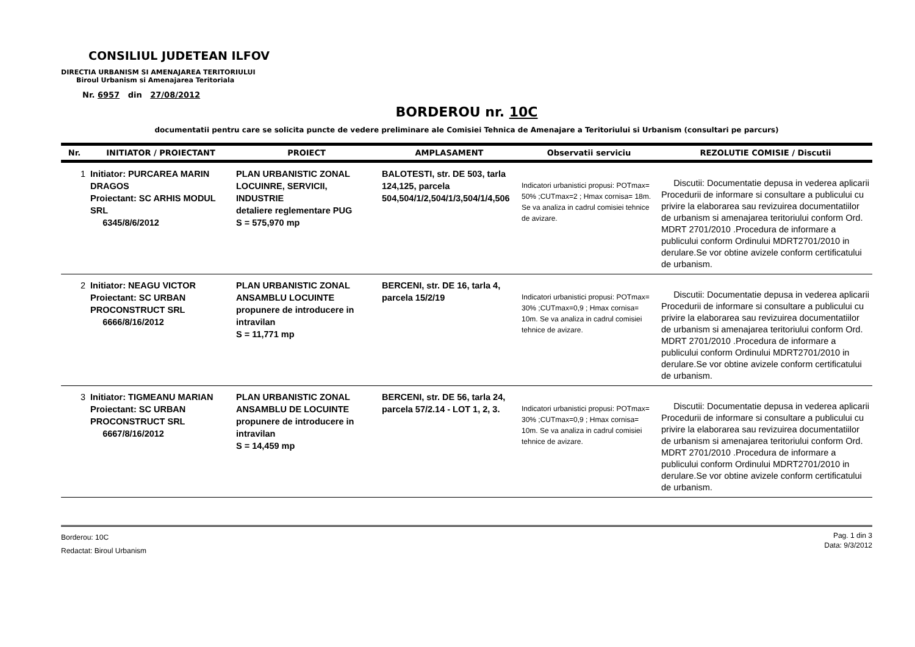CONSILIUL JUDETEAN ILFOV
DIRECTIA URBANISM SI AMENAJAREA TERITORIULUI
Biroul Urbanism si Amenajarea Teritoriala
Nr. 6957 din 27/08/2012
BORDEROU nr. 10C
documentatii pentru care se solicita puncte de vedere preliminare ale Comisiei Tehnica de Amenajare a Teritoriului si Urbanism (consultari pe parcurs)
| Nr. | INITIATOR / PROIECTANT | PROIECT | AMPLASAMENT | Observatii serviciu | REZOLUTIE COMISIE / Discutii |
| --- | --- | --- | --- | --- | --- |
| 1 | Initiator: PURCAREA MARIN DRAGOS Proiectant: SC ARHIS MODUL SRL 6345/8/6/2012 | PLAN URBANISTIC ZONAL LOCUINRE, SERVICII, INDUSTRIE detaliere reglementare PUG S = 575,970 mp | BALOTESTI, str. DE 503, tarla 124,125, parcela 504,504/1/2,504/1/3,504/1/4,506 | Indicatori urbanistici propusi: POTmax= 50% ;CUTmax=2 ; Hmax cornisa= 18m. Se va analiza in cadrul comisiei tehnice de avizare. | Discutii: Documentatie depusa in vederea aplicarii Procedurii de informare si consultare a publicului cu privire la elaborarea sau revizuirea documentatiilor de urbanism si amenajarea teritoriului conform Ord. MDRT 2701/2010 .Procedura de informare a publicului conform Ordinului MDRT2701/2010 in derulare.Se vor obtine avizele conform certificatului de urbanism. |
| 2 | Initiator: NEAGU VICTOR Proiectant: SC URBAN PROCONSTRUCT SRL 6666/8/16/2012 | PLAN URBANISTIC ZONAL ANSAMBLU LOCUINTE propunere de introducere in intravilan S = 11,771 mp | BERCENI, str. DE 16, tarla 4, parcela 15/2/19 | Indicatori urbanistici propusi: POTmax= 30% ;CUTmax=0,9 ; Hmax cornisa= 10m. Se va analiza in cadrul comisiei tehnice de avizare. | Discutii: Documentatie depusa in vederea aplicarii Procedurii de informare si consultare a publicului cu privire la elaborarea sau revizuirea documentatiilor de urbanism si amenajarea teritoriului conform Ord. MDRT 2701/2010 .Procedura de informare a publicului conform Ordinului MDRT2701/2010 in derulare.Se vor obtine avizele conform certificatului de urbanism. |
| 3 | Initiator: TIGMEANU MARIAN Proiectant: SC URBAN PROCONSTRUCT SRL 6667/8/16/2012 | PLAN URBANISTIC ZONAL ANSAMBLU DE LOCUINTE propunere de introducere in intravilan S = 14,459 mp | BERCENI, str. DE 56, tarla 24, parcela 57/2.14 - LOT 1, 2, 3. | Indicatori urbanistici propusi: POTmax= 30% ;CUTmax=0,9 ; Hmax cornisa= 10m. Se va analiza in cadrul comisiei tehnice de avizare. | Discutii: Documentatie depusa in vederea aplicarii Procedurii de informare si consultare a publicului cu privire la elaborarea sau revizuirea documentatiilor de urbanism si amenajarea teritoriului conform Ord. MDRT 2701/2010 .Procedura de informare a publicului conform Ordinului MDRT2701/2010 in derulare.Se vor obtine avizele conform certificatului de urbanism. |
Borderou: 10C
Redactat: Biroul Urbanism
Pag. 1 din 3
Data: 9/3/2012